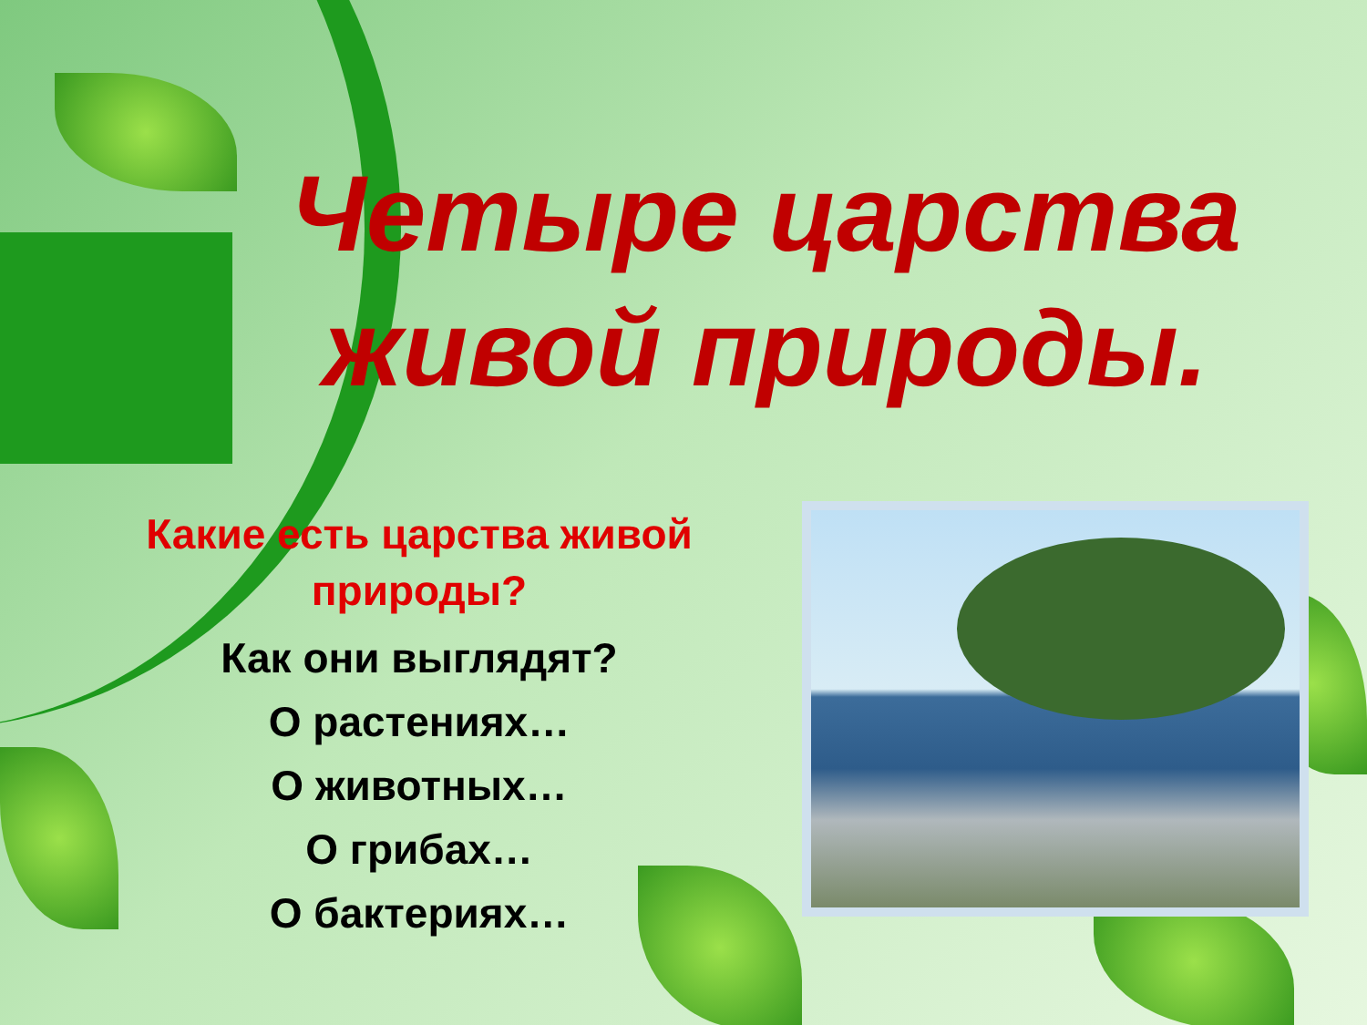Четыре царства живой природы.
Какие есть царства живой природы?
Как они выглядят?
О растениях…
О животных…
О грибах…
О бактериях…